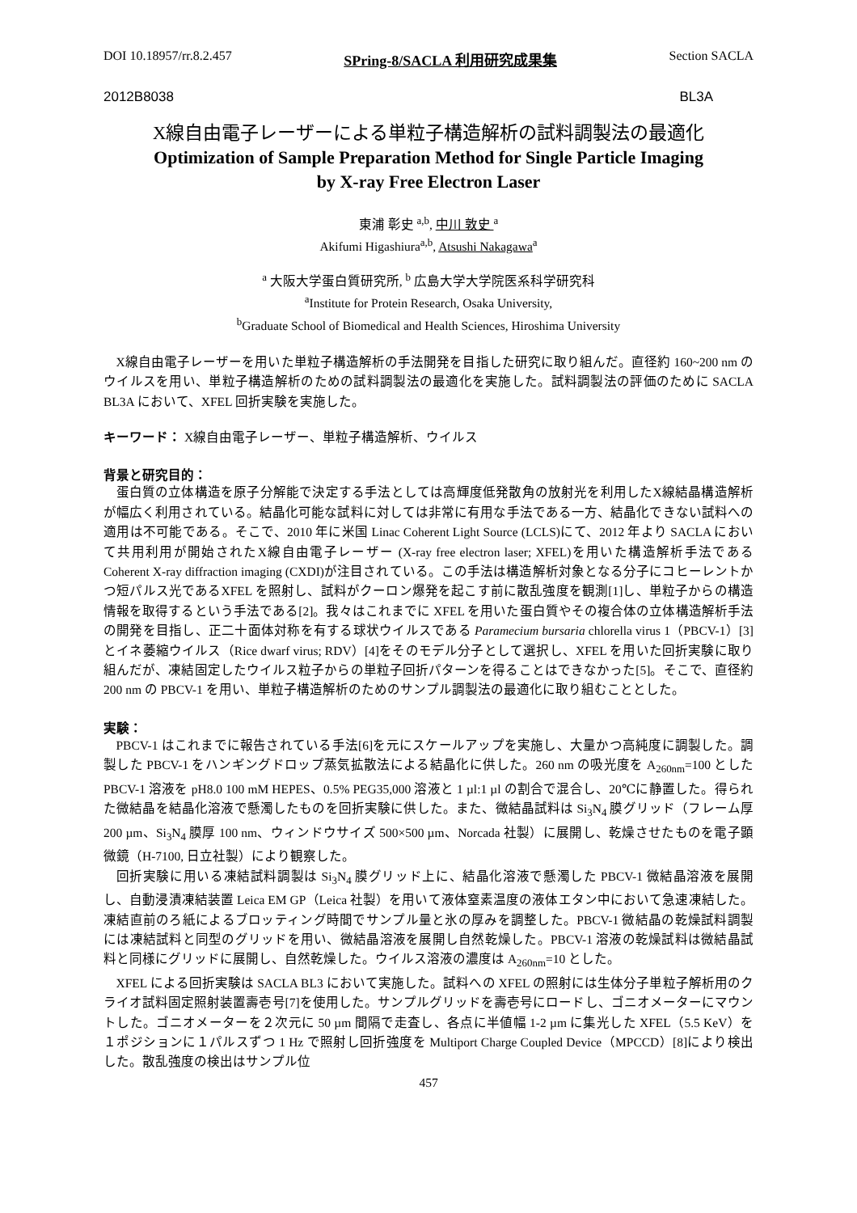DOI 10.18957/rr.8.2.457 SPring-8/SACLA 利用研究成果集 Section SACLA
2012B8038 BL3A
X線自由電子レーザーによる単粒子構造解析の試料調製法の最適化
Optimization of Sample Preparation Method for Single Particle Imaging
by X-ray Free Electron Laser
東浦 彰史 <sup>a,b</sup>, 中川 敦史 <sup>a</sup>
Akifumi Higashiura<sup>a,b</sup>, Atsushi Nakagawa<sup>a</sup>
<sup>a</sup> 大阪大学蛋白質研究所, <sup>b</sup> 広島大学大学院医系科学研究科
<sup>a</sup> Institute for Protein Research, Osaka University,
<sup>b</sup> Graduate School of Biomedical and Health Sciences, Hiroshima University
X線自由電子レーザーを用いた単粒子構造解析の手法開発を目指した研究に取り組んだ。直径約 160~200 nm のウイルスを用い、単粒子構造解析のための試料調製法の最適化を実施した。試料調製法の評価のために SACLA BL3A において、XFEL 回折実験を実施した。
キーワード： X線自由電子レーザー、単粒子構造解析、ウイルス
背景と研究目的：
蛋白質の立体構造を原子分解能で決定する手法としては高輝度低発散角の放射光を利用したX線結晶構造解析が幅広く利用されている。結晶化可能な試料に対しては非常に有用な手法である一方、結晶化できない試料への適用は不可能である。そこで、2010 年に米国 Linac Coherent Light Source (LCLS)にて、2012 年より SACLA において共用利用が開始されたX線自由電子レーザー (X-ray free electron laser; XFEL)を用いた構造解析手法である Coherent X-ray diffraction imaging (CXDI)が注目されている。この手法は構造解析対象となる分子にコヒーレントかつ短パルス光であるXFEL を照射し、試料がクーロン爆発を起こす前に散乱強度を観測[1]し、単粒子からの構造情報を取得するという手法である[2]。我々はこれまでに XFEL を用いた蛋白質やその複合体の立体構造解析手法の開発を目指し、正二十面体対称を有する球状ウイルスである Paramecium bursaria chlorella virus 1（PBCV-1）[3]とイネ萎縮ウイルス（Rice dwarf virus; RDV）[4]をそのモデル分子として選択し、XFEL を用いた回折実験に取り組んだが、凍結固定したウイルス粒子からの単粒子回折パターンを得ることはできなかった[5]。そこで、直径約 200 nm の PBCV-1 を用い、単粒子構造解析のためのサンプル調製法の最適化に取り組むこととした。
実験：
PBCV-1 はこれまでに報告されている手法[6]を元にスケールアップを実施し、大量かつ高純度に調製した。調製した PBCV-1 をハンギングドロップ蒸気拡散法による結晶化に供した。260 nm の吸光度を A<sub>260nm</sub>=100 とした PBCV-1 溶液を pH8.0 100 mM HEPES、0.5% PEG35,000 溶液と 1 µl:1 µl の割合で混合し、20℃に静置した。得られた微結晶を結晶化溶液で懸濁したものを回折実験に供した。また、微結晶試料は Si<sub>3</sub>N<sub>4</sub> 膜グリッド（フレーム厚 200 µm、Si<sub>3</sub>N<sub>4</sub> 膜厚 100 nm、ウィンドウサイズ 500×500 µm、Norcada 社製）に展開し、乾燥させたものを電子顕微鏡（H-7100, 日立社製）により観察した。
回折実験に用いる凍結試料調製は Si<sub>3</sub>N<sub>4</sub> 膜グリッド上に、結晶化溶液で懸濁した PBCV-1 微結晶溶液を展開し、自動浸漬凍結装置 Leica EM GP（Leica 社製）を用いて液体窒素温度の液体エタン中において急速凍結した。凍結直前のろ紙によるブロッティング時間でサンプル量と氷の厚みを調整した。PBCV-1 微結晶の乾燥試料調製には凍結試料と同型のグリッドを用い、微結晶溶液を展開し自然乾燥した。PBCV-1 溶液の乾燥試料は微結晶試料と同様にグリッドに展開し、自然乾燥した。ウイルス溶液の濃度は A<sub>260nm</sub>=10 とした。
XFEL による回折実験は SACLA BL3 において実施した。試料への XFEL の照射には生体分子単粒子解析用のクライオ試料固定照射装置壽壱号[7]を使用した。サンプルグリッドを壽壱号にロードし、ゴニオメーターにマウントした。ゴニオメーターを２次元に 50 µm 間隔で走査し、各点に半値幅 1-2 µm に集光した XFEL（5.5 KeV）を１ポジションに１パルスずつ 1 Hz で照射し回折強度を Multiport Charge Coupled Device（MPCCD）[8]により検出した。散乱強度の検出はサンプル位
457